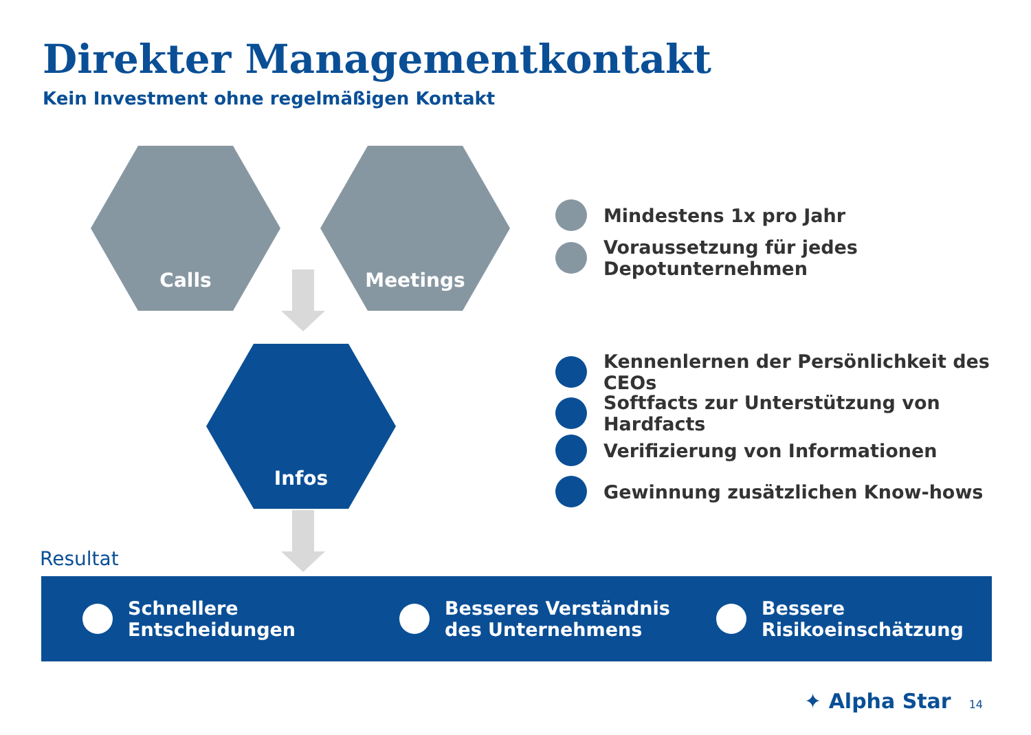Direkter Managementkontakt
Kein Investment ohne regelmäßigen Kontakt
Calls Meetings
Infos
Mindestens 1x pro Jahr
Voraussetzung für jedes
Depotunternehmen
Kennenlernen der Persönlichkeit des CEOs
Softfacts zur Unterstützung von Hardfacts
Verifizierung von Informationen
Gewinnung zusätzlichen Know-hows
Resultat
Schnellere
Entscheidungen
Besseres Verständnis
des Unternehmens
Bessere
Risikoeinschätzung
✦ Alpha Star 14